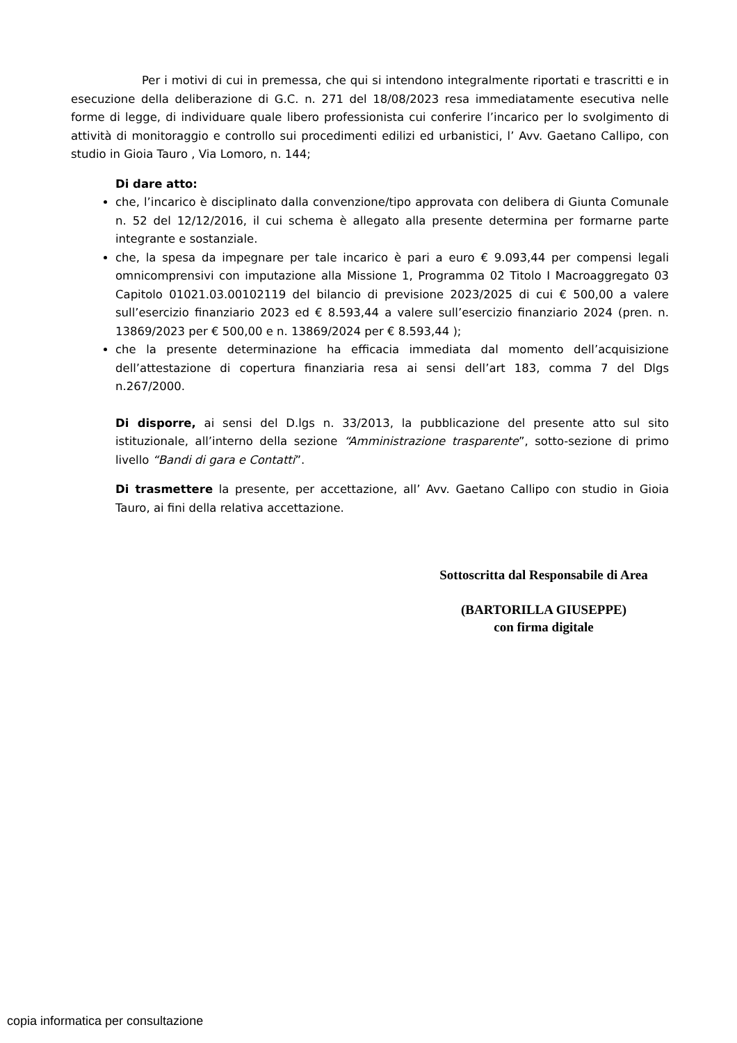Per i motivi di cui in premessa, che qui si intendono integralmente riportati e trascritti e in esecuzione della deliberazione di G.C. n. 271 del 18/08/2023 resa immediatamente esecutiva nelle forme di legge, di individuare quale libero professionista cui conferire l’incarico per lo svolgimento di attività di monitoraggio e controllo sui procedimenti edilizi ed urbanistici, l’ Avv. Gaetano Callipo, con studio in Gioia Tauro , Via Lomoro, n. 144;
Di dare atto:
che, l’incarico è disciplinato dalla convenzione/tipo approvata con delibera di Giunta Comunale n. 52 del 12/12/2016, il cui schema è allegato alla presente determina per formarne parte integrante e sostanziale.
che, la spesa da impegnare per tale incarico è pari a euro € 9.093,44 per compensi legali omnicomprensivi con imputazione alla Missione 1, Programma 02 Titolo I Macroaggregato 03 Capitolo 01021.03.00102119 del bilancio di previsione 2023/2025 di cui € 500,00 a valere sull’esercizio finanziario 2023 ed € 8.593,44 a valere sull’esercizio finanziario 2024 (pren. n. 13869/2023 per € 500,00 e n. 13869/2024 per € 8.593,44 );
che la presente determinazione ha efficacia immediata dal momento dell’acquisizione dell’attestazione di copertura finanziaria resa ai sensi dell’art 183, comma 7 del Dlgs n.267/2000.
Di disporre, ai sensi del D.lgs n. 33/2013, la pubblicazione del presente atto sul sito istituzionale, all’interno della sezione “Amministrazione trasparente”, sotto-sezione di primo livello “Bandi di gara e Contatti”.
Di trasmettere la presente, per accettazione, all’ Avv. Gaetano Callipo con studio in Gioia Tauro, ai fini della relativa accettazione.
Sottoscritta dal Responsabile di Area
(BARTORILLA GIUSEPPE)
con firma digitale
copia informatica per consultazione